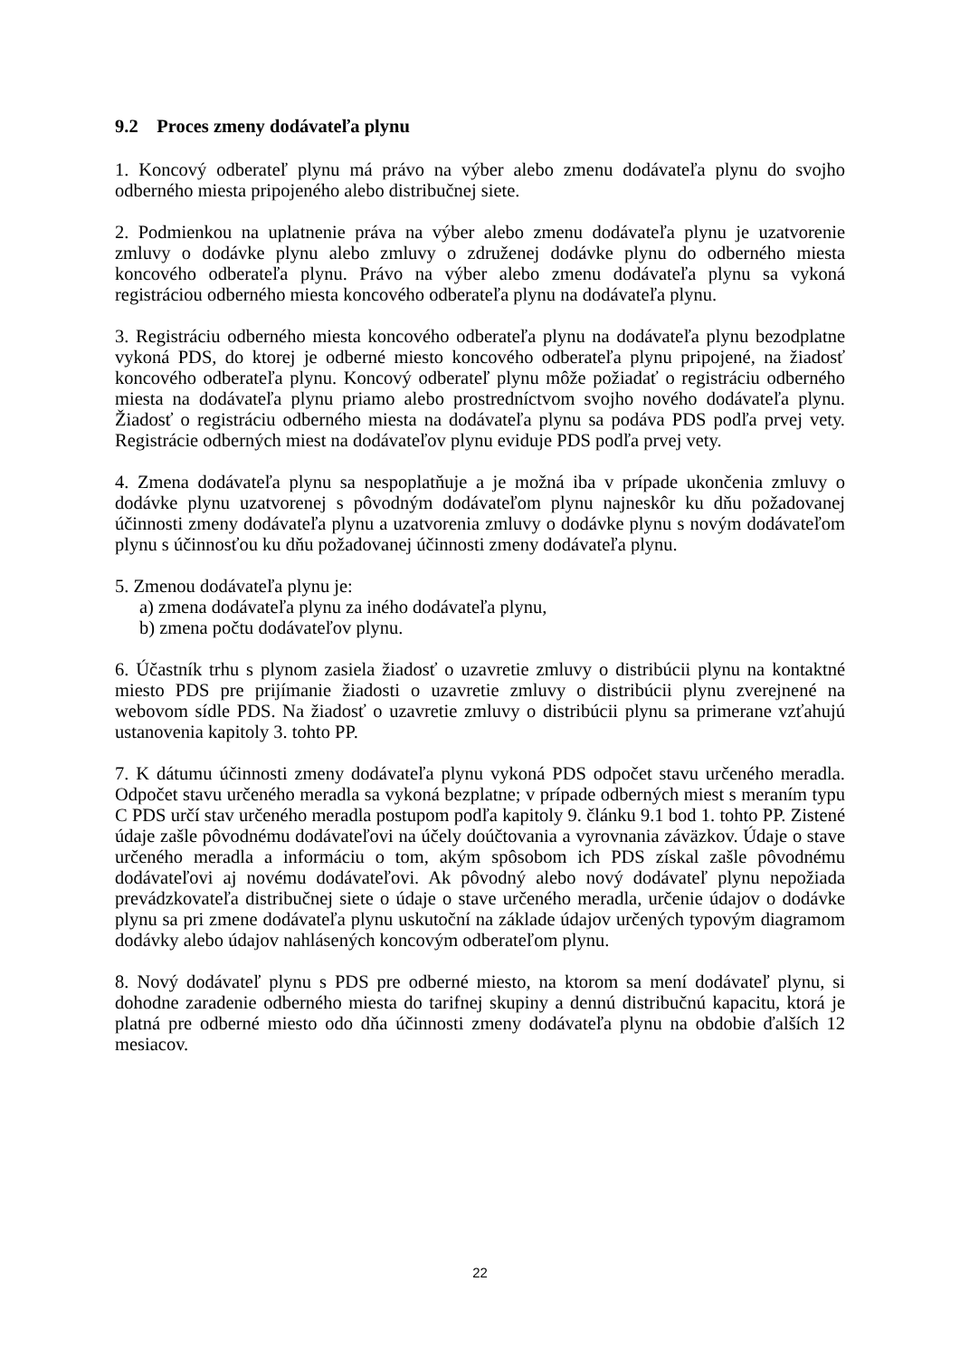9.2 Proces zmeny dodávateľa plynu
1. Koncový odberateľ plynu má právo na výber alebo zmenu dodávateľa plynu do svojho odberného miesta pripojeného alebo distribučnej siete.
2. Podmienkou na uplatnenie práva na výber alebo zmenu dodávateľa plynu je uzatvorenie zmluvy o dodávke plynu alebo zmluvy o združenej dodávke plynu do odberného miesta koncového odberateľa plynu. Právo na výber alebo zmenu dodávateľa plynu sa vykoná registráciou odberného miesta koncového odberateľa plynu na dodávateľa plynu.
3. Registráciu odberného miesta koncového odberateľa plynu na dodávateľa plynu bezodplatne vykoná PDS, do ktorej je odberné miesto koncového odberateľa plynu pripojené, na žiadosť koncového odberateľa plynu. Koncový odberateľ plynu môže požiadať o registráciu odberného miesta na dodávateľa plynu priamo alebo prostredníctvom svojho nového dodávateľa plynu. Žiadosť o registráciu odberného miesta na dodávateľa plynu sa podáva PDS podľa prvej vety. Registrácie odberných miest na dodávateľov plynu eviduje PDS podľa prvej vety.
4. Zmena dodávateľa plynu sa nespoplatňuje a je možná iba v prípade ukončenia zmluvy o dodávke plynu uzatvorenej s pôvodným dodávateľom plynu najneskôr ku dňu požadovanej účinnosti zmeny dodávateľa plynu a uzatvorenia zmluvy o dodávke plynu s novým dodávateľom plynu s účinnosťou ku dňu požadovanej účinnosti zmeny dodávateľa plynu.
5. Zmenou dodávateľa plynu je:
a) zmena dodávateľa plynu za iného dodávateľa plynu,
b) zmena počtu dodávateľov plynu.
6. Účastník trhu s plynom zasiela žiadosť o uzavretie zmluvy o distribúcii plynu na kontaktné miesto PDS pre prijímanie žiadosti o uzavretie zmluvy o distribúcii plynu zverejnené na webovom sídle PDS. Na žiadosť o uzavretie zmluvy o distribúcii plynu sa primerane vzťahujú ustanovenia kapitoly 3. tohto PP.
7. K dátumu účinnosti zmeny dodávateľa plynu vykoná PDS odpočet stavu určeného meradla. Odpočet stavu určeného meradla sa vykoná bezplatne; v prípade odberných miest s meraním typu C PDS určí stav určeného meradla postupom podľa kapitoly 9. článku 9.1 bod 1. tohto PP. Zistené údaje zašle pôvodnému dodávateľovi na účely doúčtovania a vyrovnania záväzkov. Údaje o stave určeného meradla a informáciu o tom, akým spôsobom ich PDS získal zašle pôvodnému dodávateľovi aj novému dodávateľovi. Ak pôvodný alebo nový dodávateľ plynu nepožiada prevádzkovateľa distribučnej siete o údaje o stave určeného meradla, určenie údajov o dodávke plynu sa pri zmene dodávateľa plynu uskutoční na základe údajov určených typovým diagramom dodávky alebo údajov nahlásených koncovým odberateľom plynu.
8. Nový dodávateľ plynu s PDS pre odberné miesto, na ktorom sa mení dodávateľ plynu, si dohodne zaradenie odberného miesta do tarifnej skupiny a dennú distribučnú kapacitu, ktorá je platná pre odberné miesto odo dňa účinnosti zmeny dodávateľa plynu na obdobie ďalších 12 mesiacov.
22